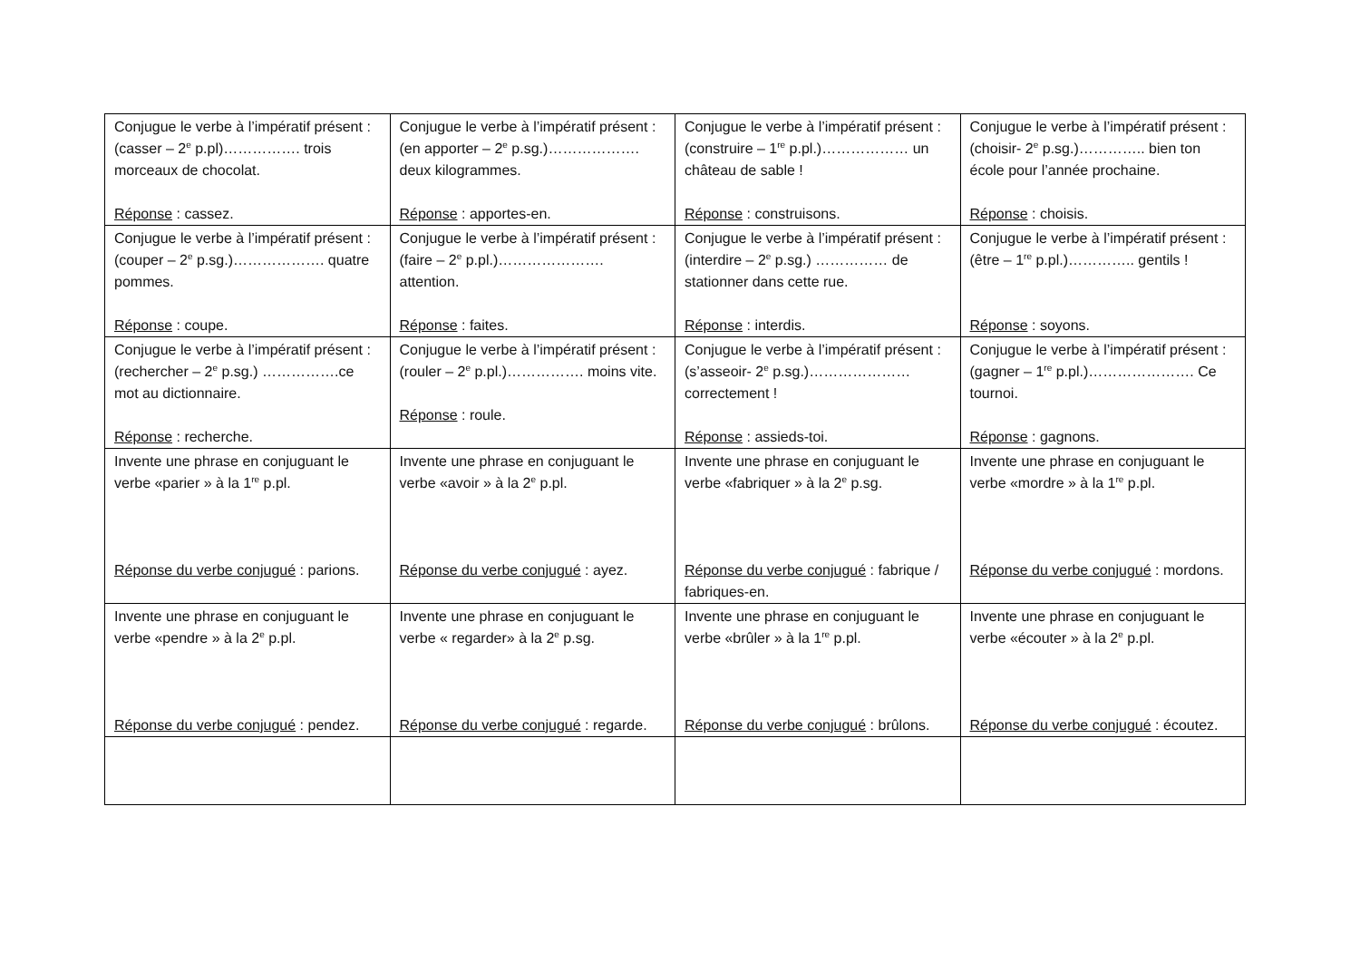| Conjugue le verbe à l’impératif présent : (casser – 2<sup>e</sup> p.pl)……………. trois morceaux de chocolat. Réponse : cassez. | Conjugue le verbe à l’impératif présent : (en apporter – 2<sup>e</sup> p.sg.)………………. deux kilogrammes. Réponse : apportes-en. | Conjugue le verbe à l’impératif présent : (construire – 1<sup>re</sup> p.pl.)……………… un château de sable ! Réponse : construisons. | Conjugue le verbe à l’impératif présent : (choisir- 2<sup>e</sup> p.sg.)………….. bien ton école pour l’année prochaine. Réponse : choisis. |
| Conjugue le verbe à l’impératif présent : (couper – 2<sup>e</sup> p.sg.)………………. quatre pommes. Réponse : coupe. | Conjugue le verbe à l’impératif présent : (faire – 2<sup>e</sup> p.pl.)…………………. attention. Réponse : faites. | Conjugue le verbe à l’impératif présent : (interdire – 2<sup>e</sup> p.sg.) …………… de stationner dans cette rue. Réponse : interdis. | Conjugue le verbe à l’impératif présent : (être – 1<sup>re</sup> p.pl.)………….. gentils ! Réponse : soyons. |
| Conjugue le verbe à l’impératif présent : (rechercher – 2<sup>e</sup> p.sg.) …………….ce mot au dictionnaire. Réponse : recherche. | Conjugue le verbe à l’impératif présent : (rouler – 2<sup>e</sup> p.pl.)……………. moins vite. Réponse : roule. | Conjugue le verbe à l’impératif présent : (s’asseoir- 2<sup>e</sup> p.sg.)………………… correctement ! Réponse : assieds-toi. | Conjugue le verbe à l’impératif présent : (gagner – 1<sup>re</sup> p.pl.)…………………. Ce tournoi. Réponse : gagnons. |
| Invente une phrase en conjuguant le verbe «parier » à la 1<sup>re</sup> p.pl. Réponse du verbe conjugué : parions. | Invente une phrase en conjuguant le verbe «avoir » à la 2<sup>e</sup> p.pl. Réponse du verbe conjugué : ayez. | Invente une phrase en conjuguant le verbe «fabriquer » à la 2<sup>e</sup> p.sg. Réponse du verbe conjugué : fabrique / fabriques-en. | Invente une phrase en conjuguant le verbe «mordre » à la 1<sup>re</sup> p.pl. Réponse du verbe conjugué : mordons. |
| Invente une phrase en conjuguant le verbe «pendre » à la 2<sup>e</sup> p.pl. Réponse du verbe conjugué : pendez. | Invente une phrase en conjuguant le verbe « regarder» à la 2<sup>e</sup> p.sg. Réponse du verbe conjugué : regarde. | Invente une phrase en conjuguant le verbe «brûler » à la 1<sup>re</sup> p.pl. Réponse du verbe conjugué : brûlons. | Invente une phrase en conjuguant le verbe «écouter » à la 2<sup>e</sup> p.pl. Réponse du verbe conjugué : écoutez. |